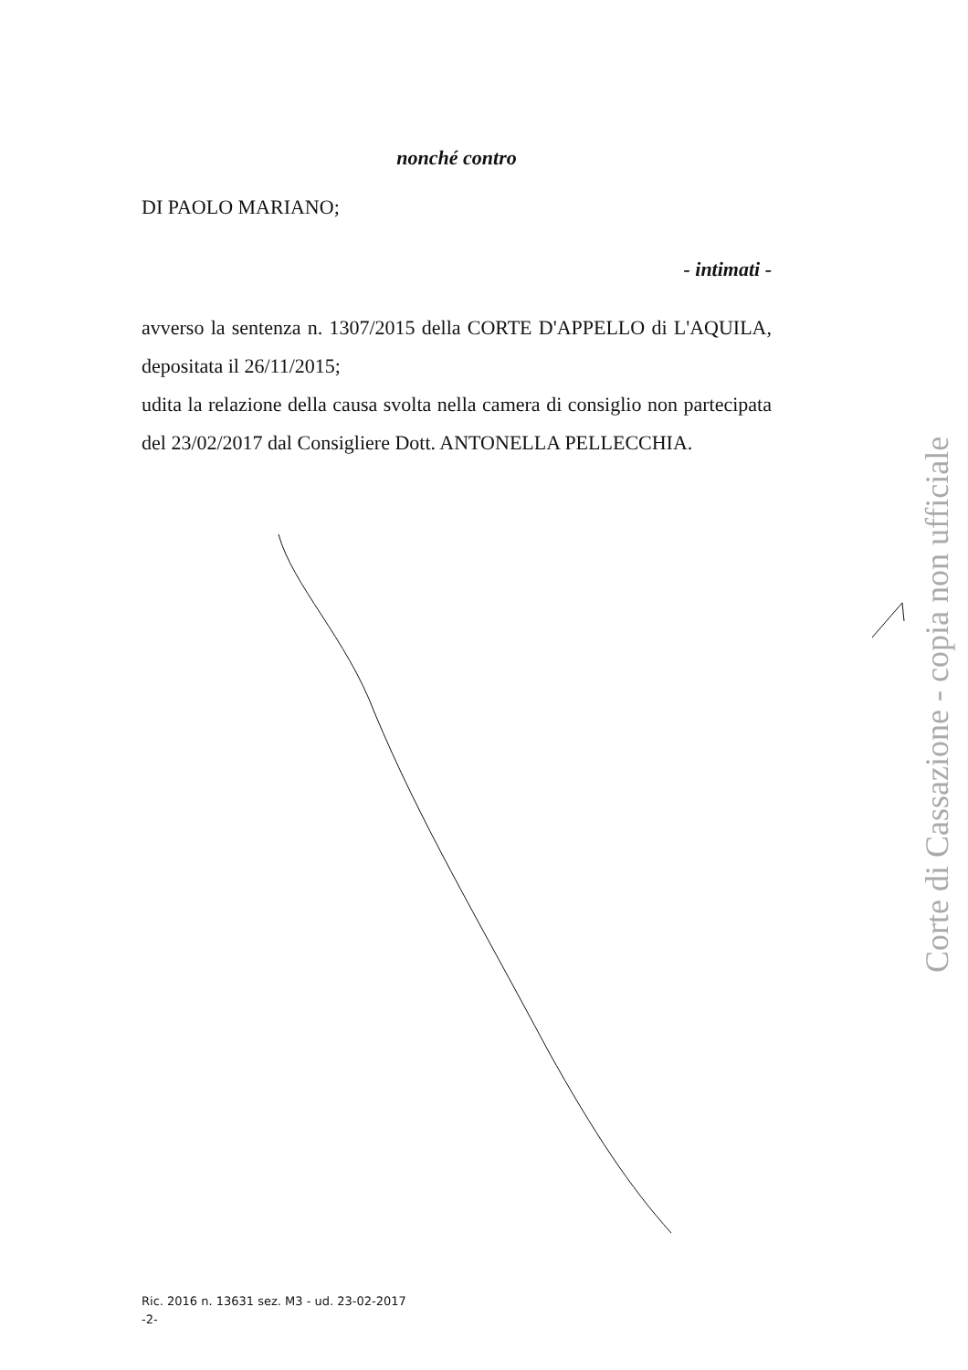nonché contro
DI PAOLO MARIANO;
- intimati -
avverso la sentenza n. 1307/2015 della CORTE D'APPELLO di L'AQUILA, depositata il 26/11/2015;
udita la relazione della causa svolta nella camera di consiglio non partecipata del 23/02/2017 dal Consigliere Dott. ANTONELLA PELLECCHIA.
Ric. 2016 n. 13631 sez. M3 - ud. 23-02-2017
-2-
Corte di Cassazione - copia non ufficiale